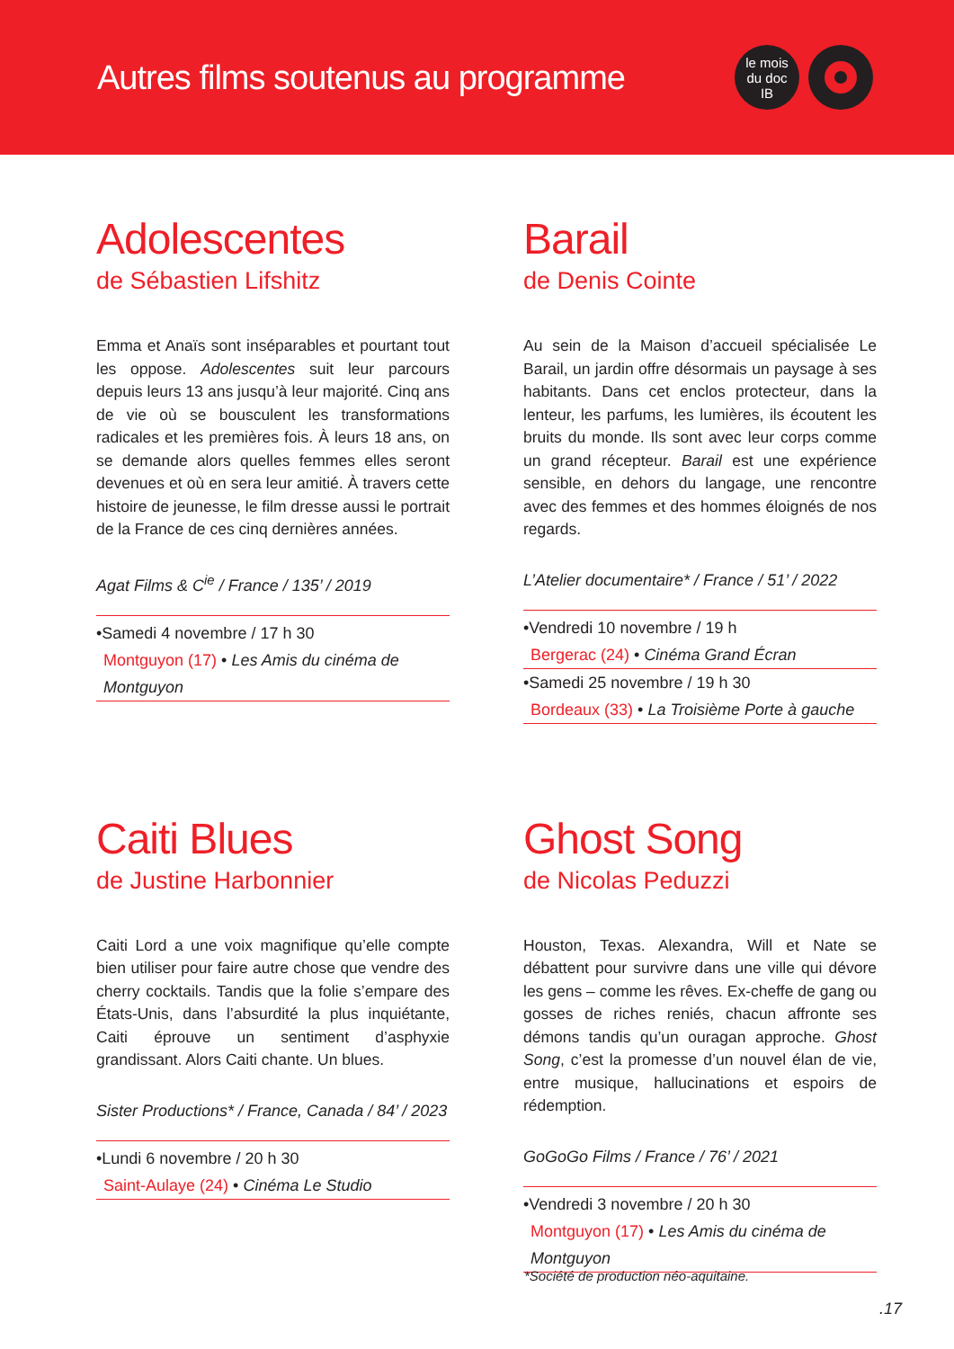Autres films soutenus au programme
le mois
du doc
IB
Adolescentes
de Sébastien Lifshitz
Emma et Anaïs sont inséparables et pourtant tout les oppose. Adolescentes suit leur parcours depuis leurs 13 ans jusqu’à leur majorité. Cinq ans de vie où se bousculent les transformations radicales et les premières fois. À leurs 18 ans, on se demande alors quelles femmes elles seront devenues et où en sera leur amitié. À travers cette histoire de jeunesse, le film dresse aussi le portrait de la France de ces cinq dernières années.
Agat Films & C<sup>ie</sup> / France / 135’ / 2019
•Samedi 4 novembre / 17 h 30
Montguyon (17) • Les Amis du cinéma de Montguyon
Barail
de Denis Cointe
Au sein de la Maison d’accueil spécialisée Le Barail, un jardin offre désormais un paysage à ses habitants. Dans cet enclos protecteur, dans la lenteur, les parfums, les lumières, ils écoutent les bruits du monde. Ils sont avec leur corps comme un grand récepteur. Barail est une expérience sensible, en dehors du langage, une rencontre avec des femmes et des hommes éloignés de nos regards.
L’Atelier documentaire* / France / 51’ / 2022
•Vendredi 10 novembre / 19 h
Bergerac (24) • Cinéma Grand Écran
•Samedi 25 novembre / 19 h 30
Bordeaux (33) • La Troisième Porte à gauche
Caiti Blues
de Justine Harbonnier
Caiti Lord a une voix magnifique qu’elle compte bien utiliser pour faire autre chose que vendre des cherry cocktails. Tandis que la folie s’empare des États-Unis, dans l’absurdité la plus inquiétante, Caiti éprouve un sentiment d’asphyxie grandissant. Alors Caiti chante. Un blues.
Sister Productions* / France, Canada / 84’ / 2023
•Lundi 6 novembre / 20 h 30
Saint-Aulaye (24) • Cinéma Le Studio
Ghost Song
de Nicolas Peduzzi
Houston, Texas. Alexandra, Will et Nate se débattent pour survivre dans une ville qui dévore les gens – comme les rêves. Ex-cheffe de gang ou gosses de riches reniés, chacun affronte ses démons tandis qu’un ouragan approche. Ghost Song, c’est la promesse d’un nouvel élan de vie, entre musique, hallucinations et espoirs de rédemption.
GoGoGo Films / France / 76’ / 2021
•Vendredi 3 novembre / 20 h 30
Montguyon (17) • Les Amis du cinéma de Montguyon
*Société de production néo-aquitaine.
.17